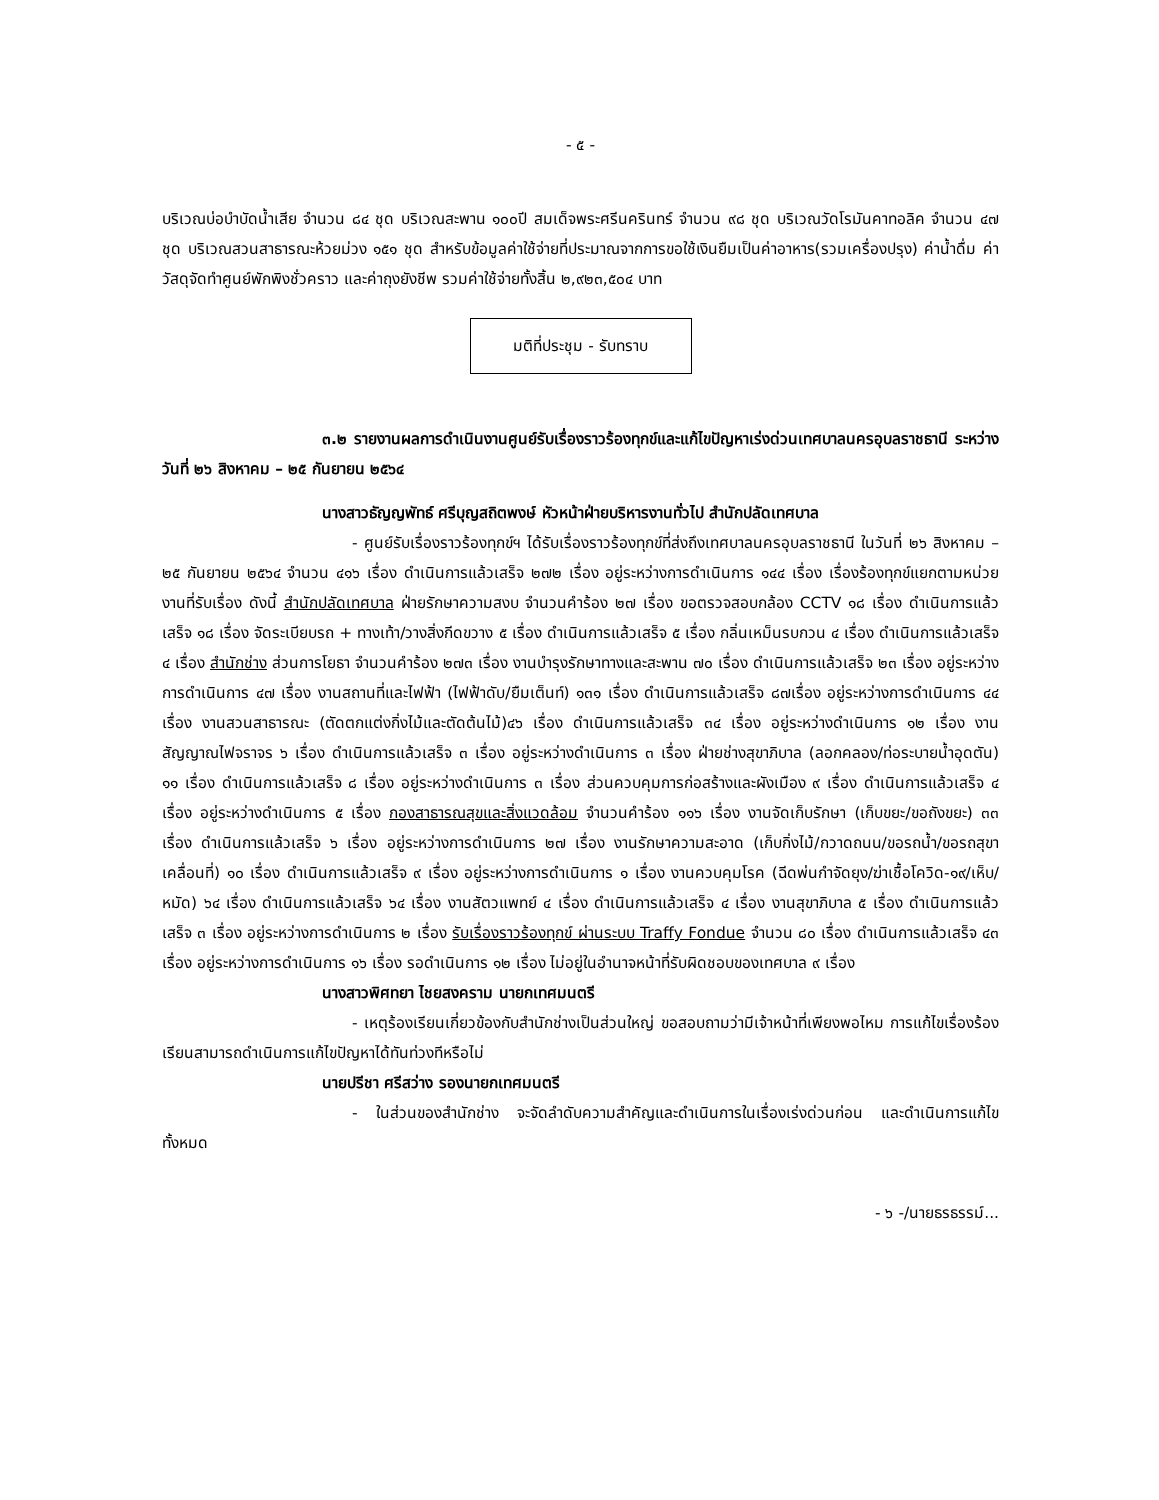- ๕ -
บริเวณบ่อบำบัดน้ำเสีย จำนวน ๘๔ ชุด บริเวณสะพาน ๑๐๐ปี สมเด็จพระศรีนครินทร์ จำนวน ๙๘ ชุด บริเวณวัดโรมันคาทอลิค จำนวน ๔๗ ชุด บริเวณสวนสาธารณะห้วยม่วง ๑๕๑ ชุด สำหรับข้อมูลค่าใช้จ่ายที่ประมาณจากการขอใช้เงินยืมเป็นค่าอาหาร(รวมเครื่องปรุง) ค่าน้ำดื่ม ค่าวัสดุจัดทำศูนย์พักพิงชั่วคราว และค่าถุงยังชีพ รวมค่าใช้จ่ายทั้งสิ้น ๒,๙๒๓,๕๐๔ บาท
มติที่ประชุม - รับทราบ
๓.๒ รายงานผลการดำเนินงานศูนย์รับเรื่องราวร้องทุกข์และแก้ไขปัญหาเร่งด่วนเทศบาลนครอุบลราชธานี ระหว่างวันที่ ๒๖ สิงหาคม – ๒๕ กันยายน ๒๕๖๔
นางสาวธัญญพัทธ์ ศรีบุญสถิตพงษ์ หัวหน้าฝ่ายบริหารงานทั่วไป สำนักปลัดเทศบาล
- ศูนย์รับเรื่องราวร้องทุกข์ฯ ได้รับเรื่องราวร้องทุกข์ที่ส่งถึงเทศบาลนครอุบลราชธานี ในวันที่ ๒๖ สิงหาคม – ๒๕ กันยายน ๒๕๖๔ จำนวน ๔๑๖ เรื่อง ดำเนินการแล้วเสร็จ ๒๗๒ เรื่อง อยู่ระหว่างการดำเนินการ ๑๔๔ เรื่อง เรื่องร้องทุกข์แยกตามหน่วยงานที่รับเรื่อง ดังนี้ สำนักปลัดเทศบาล ฝ่ายรักษาความสงบ จำนวนคำร้อง ๒๗ เรื่อง ขอตรวจสอบกล้อง CCTV ๑๘ เรื่อง ดำเนินการแล้วเสร็จ ๑๘ เรื่อง จัดระเบียบรถ + ทางเท้า/วางสิ่งกีดขวาง ๕ เรื่อง ดำเนินการแล้วเสร็จ ๕ เรื่อง กลิ่นเหม็นรบกวน ๔ เรื่อง ดำเนินการแล้วเสร็จ ๔ เรื่อง สำนักช่าง ส่วนการโยธา จำนวนคำร้อง ๒๗๓ เรื่อง งานบำรุงรักษาทางและสะพาน ๗๐ เรื่อง ดำเนินการแล้วเสร็จ ๒๓ เรื่อง อยู่ระหว่างการดำเนินการ ๔๗ เรื่อง งานสถานที่และไฟฟ้า (ไฟฟ้าดับ/ยืมเต็นท์) ๑๓๑ เรื่อง ดำเนินการแล้วเสร็จ ๘๗เรื่อง อยู่ระหว่างการดำเนินการ ๔๔ เรื่อง งานสวนสาธารณะ (ตัดตกแต่งกิ่งไม้และตัดต้นไม้)๔๖ เรื่อง ดำเนินการแล้วเสร็จ ๓๔ เรื่อง อยู่ระหว่างดำเนินการ ๑๒ เรื่อง งานสัญญาณไฟจราจร ๖ เรื่อง ดำเนินการแล้วเสร็จ ๓ เรื่อง อยู่ระหว่างดำเนินการ ๓ เรื่อง ฝ่ายช่างสุขาภิบาล (ลอกคลอง/ท่อระบายน้ำอุดตัน) ๑๑ เรื่อง ดำเนินการแล้วเสร็จ ๘ เรื่อง อยู่ระหว่างดำเนินการ ๓ เรื่อง ส่วนควบคุมการก่อสร้างและผังเมือง ๙ เรื่อง ดำเนินการแล้วเสร็จ ๔ เรื่อง อยู่ระหว่างดำเนินการ ๕ เรื่อง กองสาธารณสุขและสิ่งแวดล้อม จำนวนคำร้อง ๑๑๖ เรื่อง งานจัดเก็บรักษา (เก็บขยะ/ขอถังขยะ) ๓๓ เรื่อง ดำเนินการแล้วเสร็จ ๖ เรื่อง อยู่ระหว่างการดำเนินการ ๒๗ เรื่อง งานรักษาความสะอาด (เก็บกิ่งไม้/กวาดถนน/ขอรถน้ำ/ขอรถสุขาเคลื่อนที่) ๑๐ เรื่อง ดำเนินการแล้วเสร็จ ๙ เรื่อง อยู่ระหว่างการดำเนินการ ๑ เรื่อง งานควบคุมโรค (ฉีดพ่นกำจัดยุง/ฆ่าเชื้อโควิด-๑๙/เห็บ/หมัด) ๖๔ เรื่อง ดำเนินการแล้วเสร็จ ๖๔ เรื่อง งานสัตวแพทย์ ๔ เรื่อง ดำเนินการแล้วเสร็จ ๔ เรื่อง งานสุขาภิบาล ๕ เรื่อง ดำเนินการแล้วเสร็จ ๓ เรื่อง อยู่ระหว่างการดำเนินการ ๒ เรื่อง รับเรื่องราวร้องทุกข์ ผ่านระบบ Traffy Fondue จำนวน ๘๐ เรื่อง ดำเนินการแล้วเสร็จ ๔๓ เรื่อง อยู่ระหว่างการดำเนินการ ๑๖ เรื่อง รอดำเนินการ ๑๒ เรื่อง ไม่อยู่ในอำนาจหน้าที่รับผิดชอบของเทศบาล ๙ เรื่อง
นางสาวพิศทยา ไชยสงคราม นายกเทศมนตรี
- เหตุร้องเรียนเกี่ยวข้องกับสำนักช่างเป็นส่วนใหญ่ ขอสอบถามว่ามีเจ้าหน้าที่เพียงพอไหม การแก้ไขเรื่องร้องเรียนสามารถดำเนินการแก้ไขปัญหาได้ทันท่วงทีหรือไม่
นายปรีชา ศรีสว่าง รองนายกเทศมนตรี
- ในส่วนของสำนักช่าง จะจัดลำดับความสำคัญและดำเนินการในเรื่องเร่งด่วนก่อน และดำเนินการแก้ไขทั้งหมด
- ๖ -/นายธรธรรม์...